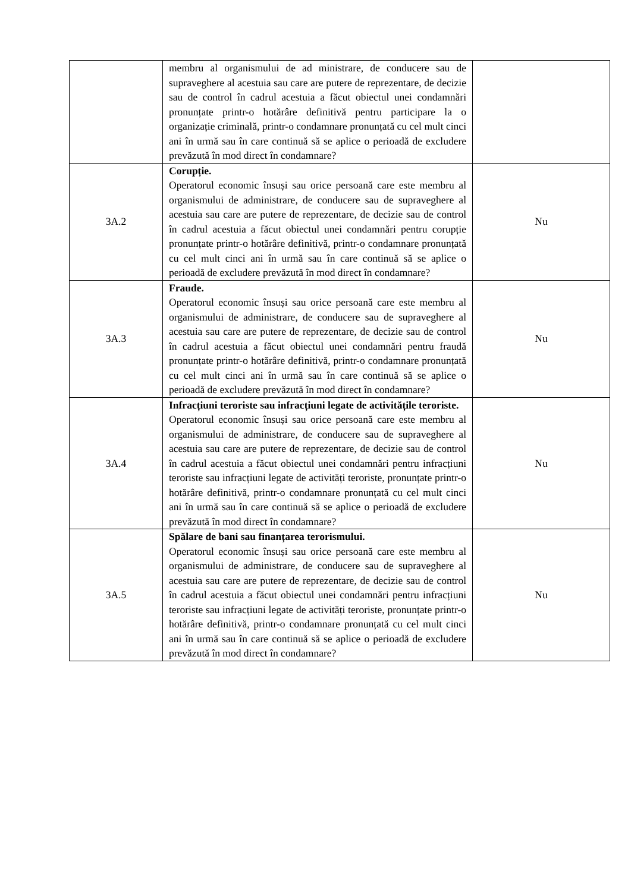| | membru al organismului de ad ministrare, de conducere sau de supraveghere al acestuia sau care are putere de reprezentare, de decizie sau de control în cadrul acestuia a făcut obiectul unei condamnări pronunțate printr-o hotărâre definitivă pentru participare la o organizație criminală, printr-o condamnare pronunțată cu cel mult cinci ani în urmă sau în care continuă să se aplice o perioadă de excludere prevăzută în mod direct în condamnare? | |
| 3A.2 | Corupție. Operatorul economic însuși sau orice persoană care este membru al organismului de administrare, de conducere sau de supraveghere al acestuia sau care are putere de reprezentare, de decizie sau de control în cadrul acestuia a făcut obiectul unei condamnări pentru corupție pronunțate printr-o hotărâre definitivă, printr-o condamnare pronunțată cu cel mult cinci ani în urmă sau în care continuă să se aplice o perioadă de excludere prevăzută în mod direct în condamnare? | Nu |
| 3A.3 | Fraude. Operatorul economic însuși sau orice persoană care este membru al organismului de administrare, de conducere sau de supraveghere al acestuia sau care are putere de reprezentare, de decizie sau de control în cadrul acestuia a făcut obiectul unei condamnări pentru fraudă pronunțate printr-o hotărâre definitivă, printr-o condamnare pronunțată cu cel mult cinci ani în urmă sau în care continuă să se aplice o perioadă de excludere prevăzută în mod direct în condamnare? | Nu |
| 3A.4 | Infracțiuni teroriste sau infracțiuni legate de activitățile teroriste. Operatorul economic însuși sau orice persoană care este membru al organismului de administrare, de conducere sau de supraveghere al acestuia sau care are putere de reprezentare, de decizie sau de control în cadrul acestuia a făcut obiectul unei condamnări pentru infracțiuni teroriste sau infracțiuni legate de activități teroriste, pronunțate printr-o hotărâre definitivă, printr-o condamnare pronunțată cu cel mult cinci ani în urmă sau în care continuă să se aplice o perioadă de excludere prevăzută în mod direct în condamnare? | Nu |
| 3A.5 | Spălare de bani sau finanțarea terorismului. Operatorul economic însuși sau orice persoană care este membru al organismului de administrare, de conducere sau de supraveghere al acestuia sau care are putere de reprezentare, de decizie sau de control în cadrul acestuia a făcut obiectul unei condamnări pentru infracțiuni teroriste sau infracțiuni legate de activități teroriste, pronunțate printr-o hotărâre definitivă, printr-o condamnare pronunțată cu cel mult cinci ani în urmă sau în care continuă să se aplice o perioadă de excludere prevăzută în mod direct în condamnare? | Nu |